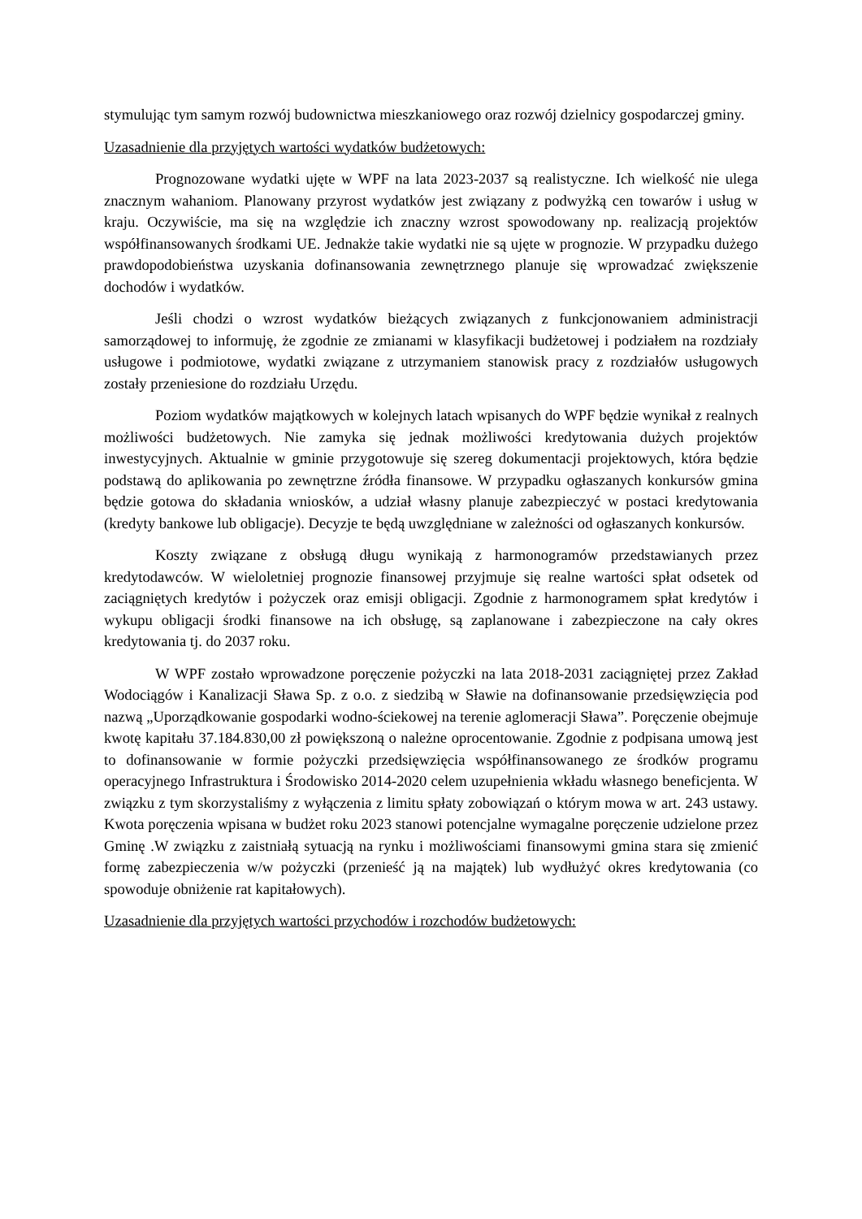stymulując tym samym rozwój budownictwa mieszkaniowego oraz rozwój dzielnicy gospodarczej gminy.
Uzasadnienie dla przyjętych wartości wydatków budżetowych:
Prognozowane wydatki ujęte w WPF na lata 2023-2037 są realistyczne. Ich wielkość nie ulega znacznym wahaniom. Planowany przyrost wydatków jest związany z podwyżką cen towarów i usług w kraju. Oczywiście, ma się na względzie ich znaczny wzrost spowodowany np. realizacją projektów współfinansowanych środkami UE. Jednakże takie wydatki nie są ujęte w prognozie. W przypadku dużego prawdopodobieństwa uzyskania dofinansowania zewnętrznego planuje się wprowadzać zwiększenie dochodów i wydatków.
Jeśli chodzi o wzrost wydatków bieżących związanych z funkcjonowaniem administracji samorządowej to informuję, że zgodnie ze zmianami w klasyfikacji budżetowej i podziałem na rozdziały usługowe i podmiotowe, wydatki związane z utrzymaniem stanowisk pracy z rozdziałów usługowych zostały przeniesione do rozdziału Urzędu.
Poziom wydatków majątkowych w kolejnych latach wpisanych do WPF będzie wynikał z realnych możliwości budżetowych. Nie zamyka się jednak możliwości kredytowania dużych projektów inwestycyjnych. Aktualnie w gminie przygotowuje się szereg dokumentacji projektowych, która będzie podstawą do aplikowania po zewnętrzne źródła finansowe. W przypadku ogłaszanych konkursów gmina będzie gotowa do składania wniosków, a udział własny planuje zabezpieczyć w postaci kredytowania (kredyty bankowe lub obligacje). Decyzje te będą uwzględniane w zależności od ogłaszanych konkursów.
Koszty związane z obsługą długu wynikają z harmonogramów przedstawianych przez kredytodawców. W wieloletniej prognozie finansowej przyjmuje się realne wartości spłat odsetek od zaciągniętych kredytów i pożyczek oraz emisji obligacji. Zgodnie z harmonogramem spłat kredytów i wykupu obligacji środki finansowe na ich obsługę, są zaplanowane i zabezpieczone na cały okres kredytowania tj. do 2037 roku.
W WPF zostało wprowadzone poręczenie pożyczki na lata 2018-2031 zaciągniętej przez Zakład Wodociągów i Kanalizacji Sława Sp. z o.o. z siedzibą w Sławie na dofinansowanie przedsięwzięcia pod nazwą „Uporządkowanie gospodarki wodno-ściekowej na terenie aglomeracji Sława”. Poręczenie obejmuje kwotę kapitału 37.184.830,00 zł powiększoną o należne oprocentowanie. Zgodnie z podpisana umową jest to dofinansowanie w formie pożyczki przedsięwzięcia współfinansowanego ze środków programu operacyjnego Infrastruktura i Środowisko 2014-2020 celem uzupełnienia wkładu własnego beneficjenta. W związku z tym skorzystaliśmy z wyłączenia z limitu spłaty zobowiązań o którym mowa w art. 243 ustawy. Kwota poręczenia wpisana w budżet roku 2023 stanowi potencjalne wymagalne poręczenie udzielone przez Gminę .W związku z zaistniałą sytuacją na rynku i możliwościami finansowymi gmina stara się zmienić formę zabezpieczenia w/w pożyczki (przenieść ją na majątek) lub wydłużyć okres kredytowania (co spowoduje obniżenie rat kapitałowych).
Uzasadnienie dla przyjętych wartości przychodów i rozchodów budżetowych: